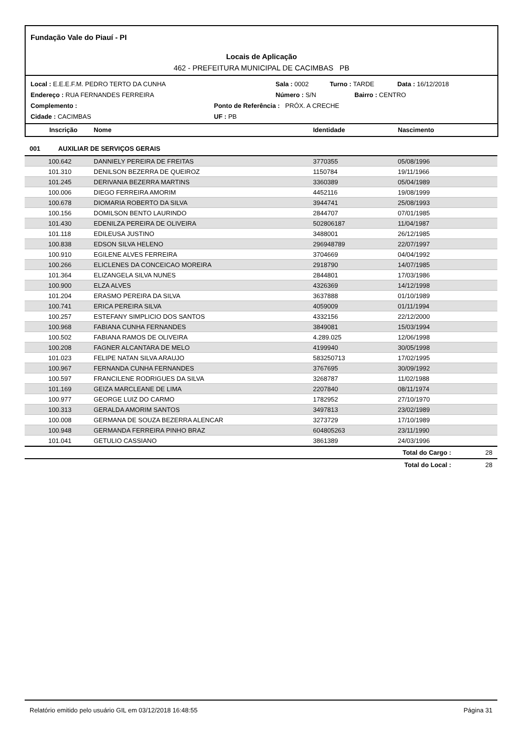Fundação Vale do Piauí - PI
Locais de Aplicação
462 - PREFEITURA MUNICIPAL DE CACIMBAS PB
Local : E.E.E.F.M. PEDRO TERTO DA CUNHA Sala : 0002 Turno : TARDE Data : 16/12/2018
Endereço : RUA FERNANDES FERREIRA Número : S/N Bairro : CENTRO
Complemento : Ponto de Referência : PRÓX. A CRECHE
Cidade : CACIMBAS UF : PB
Inscrição Nome Identidade Nascimento
001 AUXILIAR DE SERVIÇOS GERAIS
| 100.642 | DANNIELY PEREIRA DE FREITAS | 3770355 | 05/08/1996 |
| 101.310 | DENILSON BEZERRA DE QUEIROZ | 1150784 | 19/11/1966 |
| 101.245 | DERIVANIA BEZERRA MARTINS | 3360389 | 05/04/1989 |
| 100.006 | DIEGO FERREIRA AMORIM | 4452116 | 19/08/1999 |
| 100.678 | DIOMARIA ROBERTO DA SILVA | 3944741 | 25/08/1993 |
| 100.156 | DOMILSON BENTO LAURINDO | 2844707 | 07/01/1985 |
| 101.430 | EDENILZA PEREIRA DE OLIVEIRA | 502806187 | 11/04/1987 |
| 101.118 | EDILEUSA JUSTINO | 3488001 | 26/12/1985 |
| 100.838 | EDSON SILVA HELENO | 296948789 | 22/07/1997 |
| 100.910 | EGILENE ALVES FERREIRA | 3704669 | 04/04/1992 |
| 100.266 | ELICLENES DA CONCEICAO MOREIRA | 2918790 | 14/07/1985 |
| 101.364 | ELIZANGELA SILVA NUNES | 2844801 | 17/03/1986 |
| 100.900 | ELZA ALVES | 4326369 | 14/12/1998 |
| 101.204 | ERASMO PEREIRA DA SILVA | 3637888 | 01/10/1989 |
| 100.741 | ERICA PEREIRA SILVA | 4059009 | 01/11/1994 |
| 100.257 | ESTEFANY SIMPLICIO DOS SANTOS | 4332156 | 22/12/2000 |
| 100.968 | FABIANA CUNHA FERNANDES | 3849081 | 15/03/1994 |
| 100.502 | FABIANA RAMOS DE OLIVEIRA | 4.289.025 | 12/06/1998 |
| 100.208 | FAGNER ALCANTARA DE MELO | 4199940 | 30/05/1998 |
| 101.023 | FELIPE NATAN SILVA ARAUJO | 583250713 | 17/02/1995 |
| 100.967 | FERNANDA CUNHA FERNANDES | 3767695 | 30/09/1992 |
| 100.597 | FRANCILENE RODRIGUES DA SILVA | 3268787 | 11/02/1988 |
| 101.169 | GEIZA MARCLEANE DE LIMA | 2207840 | 08/11/1974 |
| 100.977 | GEORGE LUIZ DO CARMO | 1782952 | 27/10/1970 |
| 100.313 | GERALDA AMORIM SANTOS | 3497813 | 23/02/1989 |
| 100.008 | GERMANA DE SOUZA BEZERRA ALENCAR | 3273729 | 17/10/1989 |
| 100.948 | GERMANDA FERREIRA PINHO BRAZ | 604805263 | 23/11/1990 |
| 101.041 | GETULIO CASSIANO | 3861389 | 24/03/1996 |
Total do Cargo : 28
Total do Local : 28
Relatório emitido pelo usuário GIL em 03/12/2018 16:48:55 Página 31